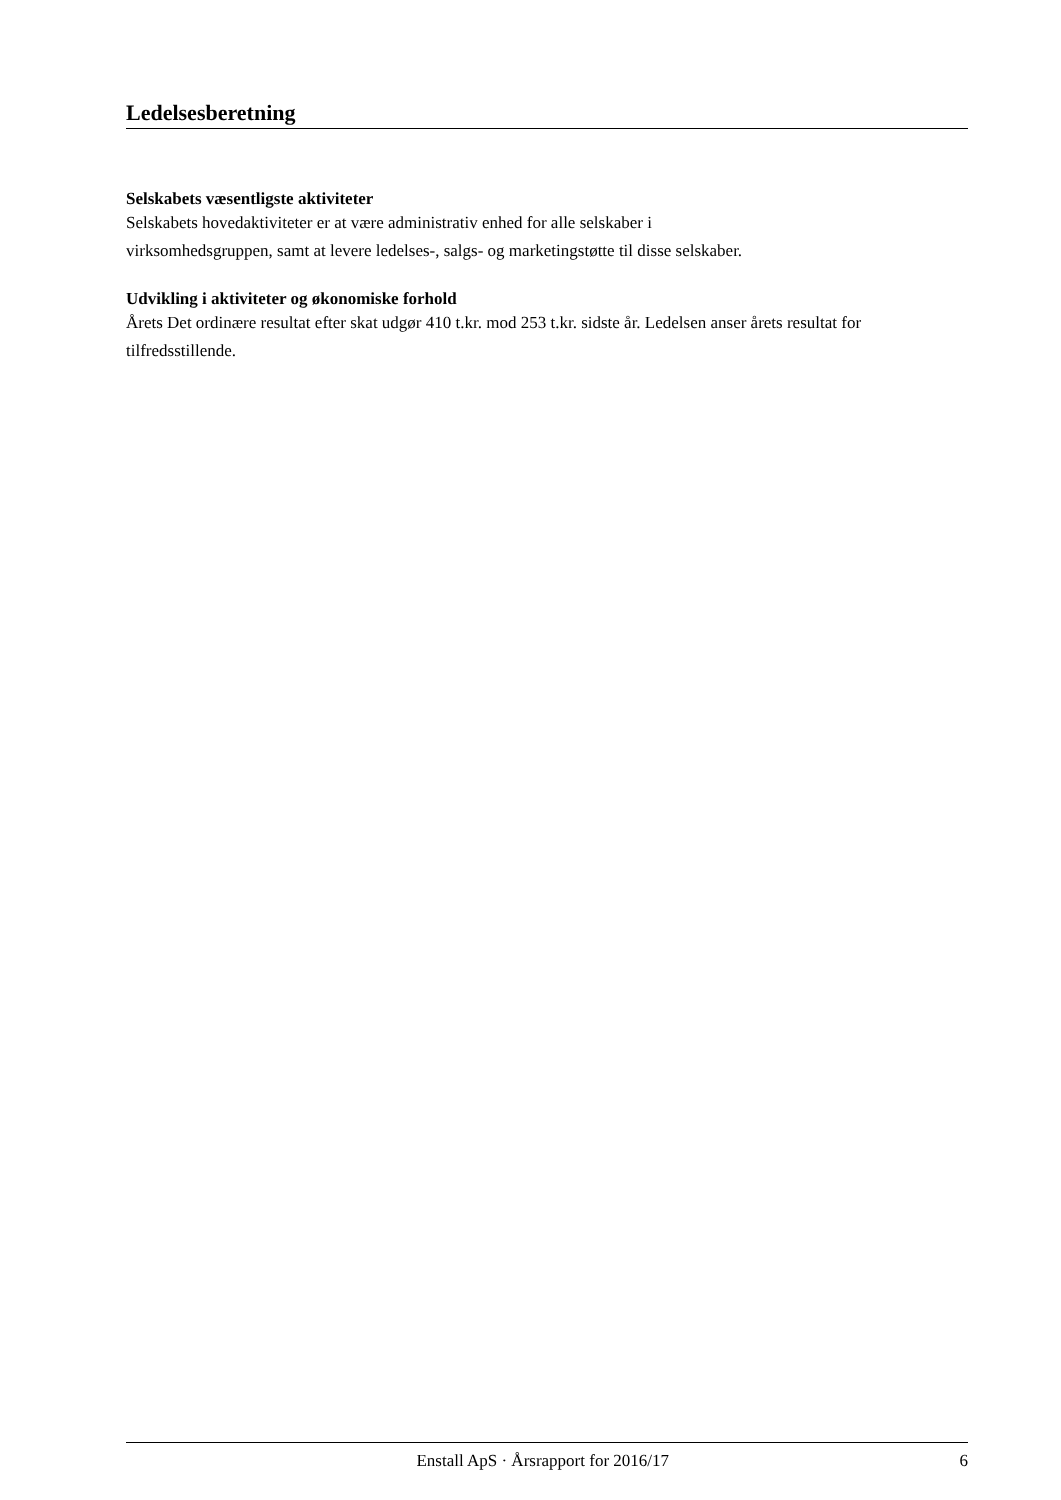Ledelsesberetning
Selskabets væsentligste aktiviteter
Selskabets hovedaktiviteter er at være administrativ enhed for alle selskaber i
virksomhedsgruppen, samt at levere ledelses-, salgs- og marketingstøtte til disse selskaber.
Udvikling i aktiviteter og økonomiske forhold
Årets Det ordinære resultat efter skat udgør 410 t.kr. mod 253 t.kr. sidste år. Ledelsen anser årets resultat for tilfredsstillende.
Enstall ApS · Årsrapport for 2016/17 6